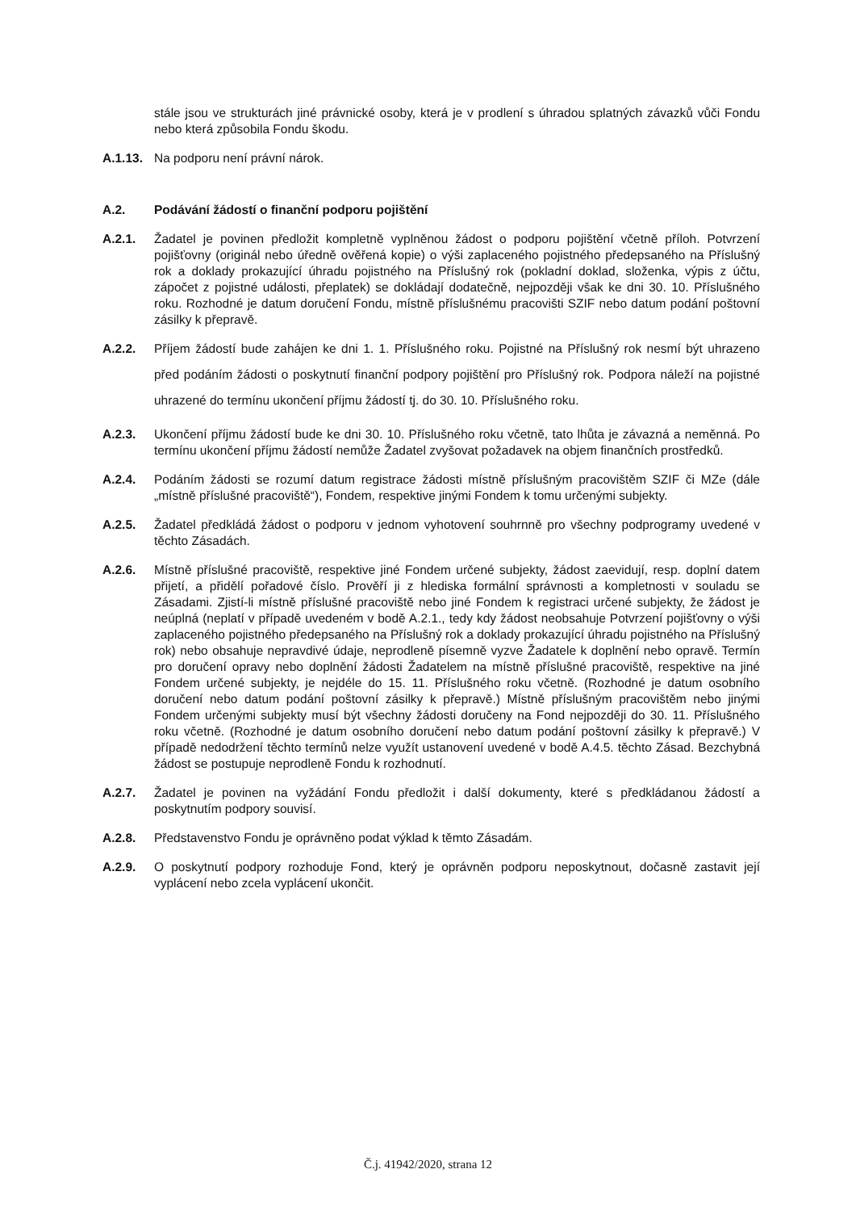stále jsou ve strukturách jiné právnické osoby, která je v prodlení s úhradou splatných závazků vůči Fondu nebo která způsobila Fondu škodu.
A.1.13. Na podporu není právní nárok.
A.2. Podávání žádostí o finanční podporu pojištění
A.2.1. Žadatel je povinen předložit kompletně vyplněnou žádost o podporu pojištění včetně příloh. Potvrzení pojišťovny (originál nebo úředně ověřená kopie) o výši zaplaceného pojistného předepsaného na Příslušný rok a doklady prokazující úhradu pojistného na Příslušný rok (pokladní doklad, složenka, výpis z účtu, zápočet z pojistné události, přeplatek) se dokládají dodatečně, nejpozději však ke dni 30. 10. Příslušného roku. Rozhodné je datum doručení Fondu, místně příslušnému pracovišti SZIF nebo datum podání poštovní zásilky k přepravě.
A.2.2. Příjem žádostí bude zahájen ke dni 1. 1. Příslušného roku. Pojistné na Příslušný rok nesmí být uhrazeno před podáním žádosti o poskytnutí finanční podpory pojištění pro Příslušný rok. Podpora náleží na pojistné uhrazené do termínu ukončení příjmu žádostí tj. do 30. 10. Příslušného roku.
A.2.3. Ukončení příjmu žádostí bude ke dni 30. 10. Příslušného roku včetně, tato lhůta je závazná a neměnná. Po termínu ukončení příjmu žádostí nemůže Žadatel zvyšovat požadavek na objem finančních prostředků.
A.2.4. Podáním žádosti se rozumí datum registrace žádosti místně příslušným pracovištěm SZIF či MZe (dále „místně příslušné pracoviště“), Fondem, respektive jinými Fondem k tomu určenými subjekty.
A.2.5. Žadatel předkládá žádost o podporu v jednom vyhotovení souhrnně pro všechny podprogramy uvedené v těchto Zásadách.
A.2.6. Místně příslušné pracoviště, respektive jiné Fondem určené subjekty, žádost zaevidují, resp. doplní datem přijetí, a přidělí pořadové číslo. Prověří ji z hlediska formální správnosti a kompletnosti v souladu se Zásadami. Zjistí-li místně příslušné pracoviště nebo jiné Fondem k registraci určené subjekty, že žádost je neúplná (neplatí v případě uvedeném v bodě A.2.1., tedy kdy žádost neobsahuje Potvrzení pojišťovny o výši zaplaceného pojistného předepsaného na Příslušný rok a doklady prokazující úhradu pojistného na Příslušný rok) nebo obsahuje nepravdivé údaje, neprodleně písemně vyzve Žadatele k doplnění nebo opravě. Termín pro doručení opravy nebo doplnění žádosti Žadatelem na místně příslušné pracoviště, respektive na jiné Fondem určené subjekty, je nejdéle do 15. 11. Příslušného roku včetně. (Rozhodné je datum osobního doručení nebo datum podání poštovní zásilky k přepravě.) Místně příslušným pracovištěm nebo jinými Fondem určenými subjekty musí být všechny žádosti doručeny na Fond nejpozději do 30. 11. Příslušného roku včetně. (Rozhodné je datum osobního doručení nebo datum podání poštovní zásilky k přepravě.) V případě nedodržení těchto termínů nelze využít ustanovení uvedené v bodě A.4.5. těchto Zásad. Bezchybná žádost se postupuje neprodleně Fondu k rozhodnutí.
A.2.7. Žadatel je povinen na vyžádání Fondu předložit i další dokumenty, které s předkládanou žádostí a poskytnutím podpory souvisí.
A.2.8. Představenstvo Fondu je oprávněno podat výklad k těmto Zásadám.
A.2.9. O poskytnutí podpory rozhoduje Fond, který je oprávněn podporu neposkytnout, dočasně zastavit její vyplácení nebo zcela vyplácení ukončit.
Č.j. 41942/2020, strana 12